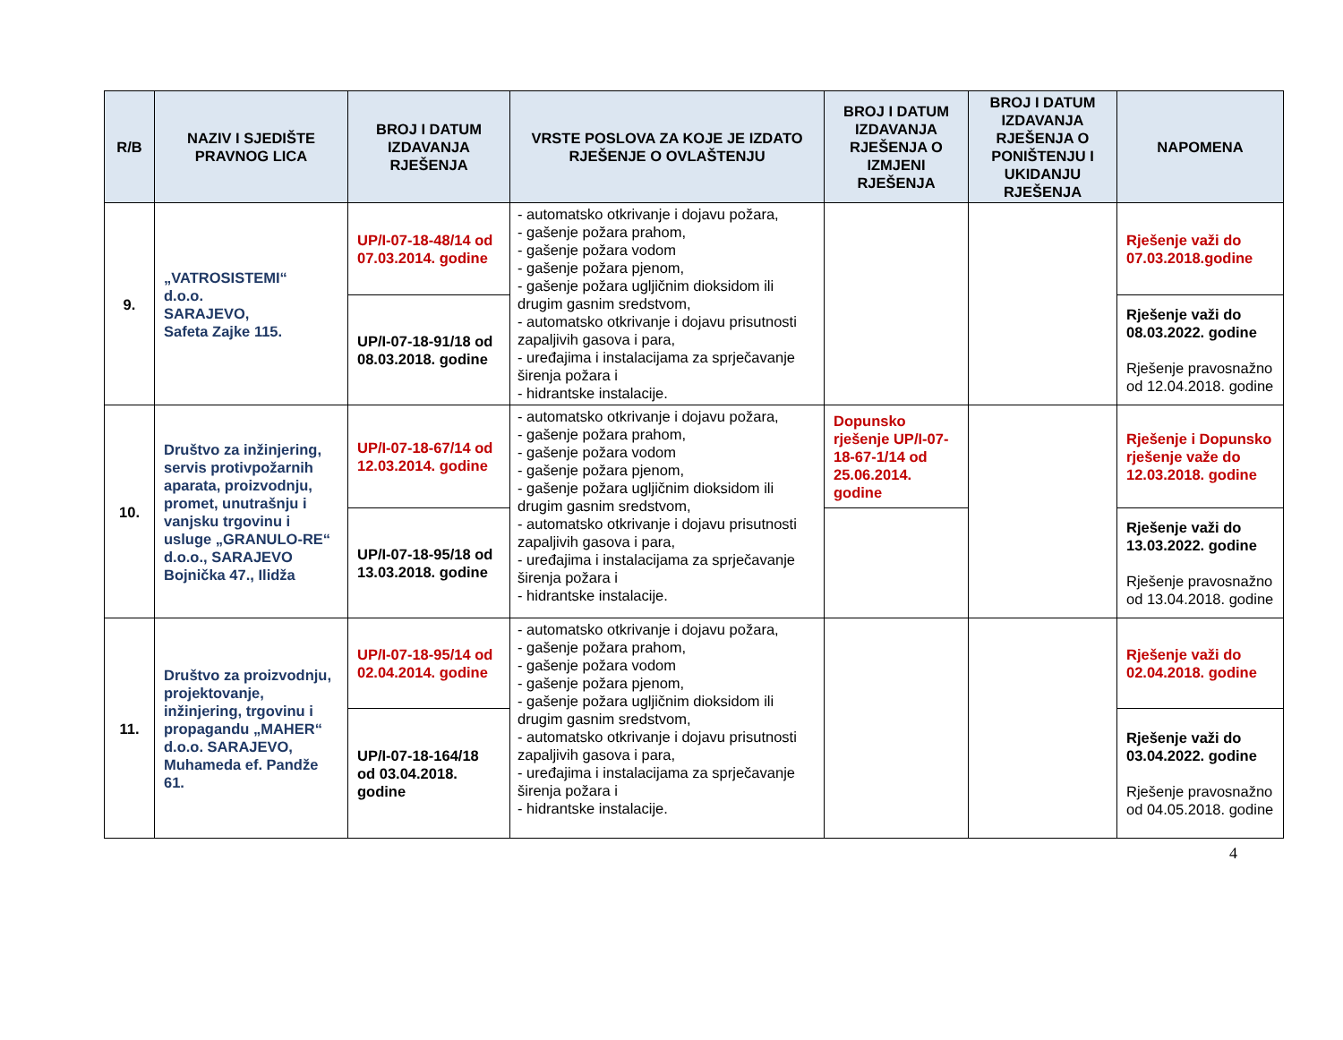| R/B | NAZIV I SJEDIŠTE PRAVNOG LICA | BROJ I DATUM IZDAVANJA RJEŠENJA | VRSTE POSLOVA ZA KOJE JE IZDATO RJEŠENJE O OVLAŠTENJU | BROJ I DATUM IZDAVANJA RJEŠENJA O IZMJENI RJEŠENJA | BROJ I DATUM IZDAVANJA RJEŠENJA O PONIŠTENJU I UKIDANJU RJEŠENJA | NAPOMENA |
| --- | --- | --- | --- | --- | --- | --- |
| 9. | „VATROSISTEMI“ d.o.o. SARAJEVO, Safeta Zajke 115. | UP/I-07-18-48/14 od 07.03.2014. godine | - automatsko otkrivanje i dojavu požara, - gašenje požara prahom, - gašenje požara vodom - gašenje požara pjenom, - gašenje požara ugljičnim dioksidom ili drugim gasnim sredstvom, - automatsko otkrivanje i dojavu prisutnosti zapaljivih gasova i para, - uređajima i instalacijama za sprječavanje širenja požara i - hidrantske instalacije. | | | Rješenje važi do 07.03.2018.godine |
| | | UP/I-07-18-91/18 od 08.03.2018. godine | | | | Rješenje važi do 08.03.2022. godine Rješenje pravosnažno od 12.04.2018. godine |
| 10. | Društvo za inžinjering, servis protivpožarnih aparata, proizvodnju, promet, unutrašnju i vanjsku trgovinu i usluge „GRANULO-RE“ d.o.o., SARAJEVO Bojnička 47., Ilidža | UP/I-07-18-67/14 od 12.03.2014. godine | - automatsko otkrivanje i dojavu požara, - gašenje požara prahom, - gašenje požara vodom - gašenje požara pjenom, - gašenje požara ugljičnim dioksidom ili drugim gasnim sredstvom, - automatsko otkrivanje i dojavu prisutnosti zapaljivih gasova i para, - uređajima i instalacijama za sprječavanje širenja požara i - hidrantske instalacije. | Dopunsko rješenje UP/I-07-18-67-1/14 od 25.06.2014. godine | | Rješenje i Dopunsko rješenje važe do 12.03.2018. godine |
| | | UP/I-07-18-95/18 od 13.03.2018. godine | | | | Rješenje važi do 13.03.2022. godine Rješenje pravosnažno od 13.04.2018. godine |
| 11. | Društvo za proizvodnju, projektovanje, inžinjering, trgovinu i propagandu „MAHER“ d.o.o. SARAJEVO, Muhameda ef. Pandže 61. | UP/I-07-18-95/14 od 02.04.2014. godine | - automatsko otkrivanje i dojavu požara, - gašenje požara prahom, - gašenje požara vodom - gašenje požara pjenom, - gašenje požara ugljičnim dioksidom ili drugim gasnim sredstvom, - automatsko otkrivanje i dojavu prisutnosti zapaljivih gasova i para, - uređajima i instalacijama za sprječavanje širenja požara i - hidrantske instalacije. | | | Rješenje važi do 02.04.2018. godine |
| | | UP/I-07-18-164/18 od 03.04.2018. godine | | | | Rješenje važi do 03.04.2022. godine Rješenje pravosnažno od 04.05.2018. godine |
4